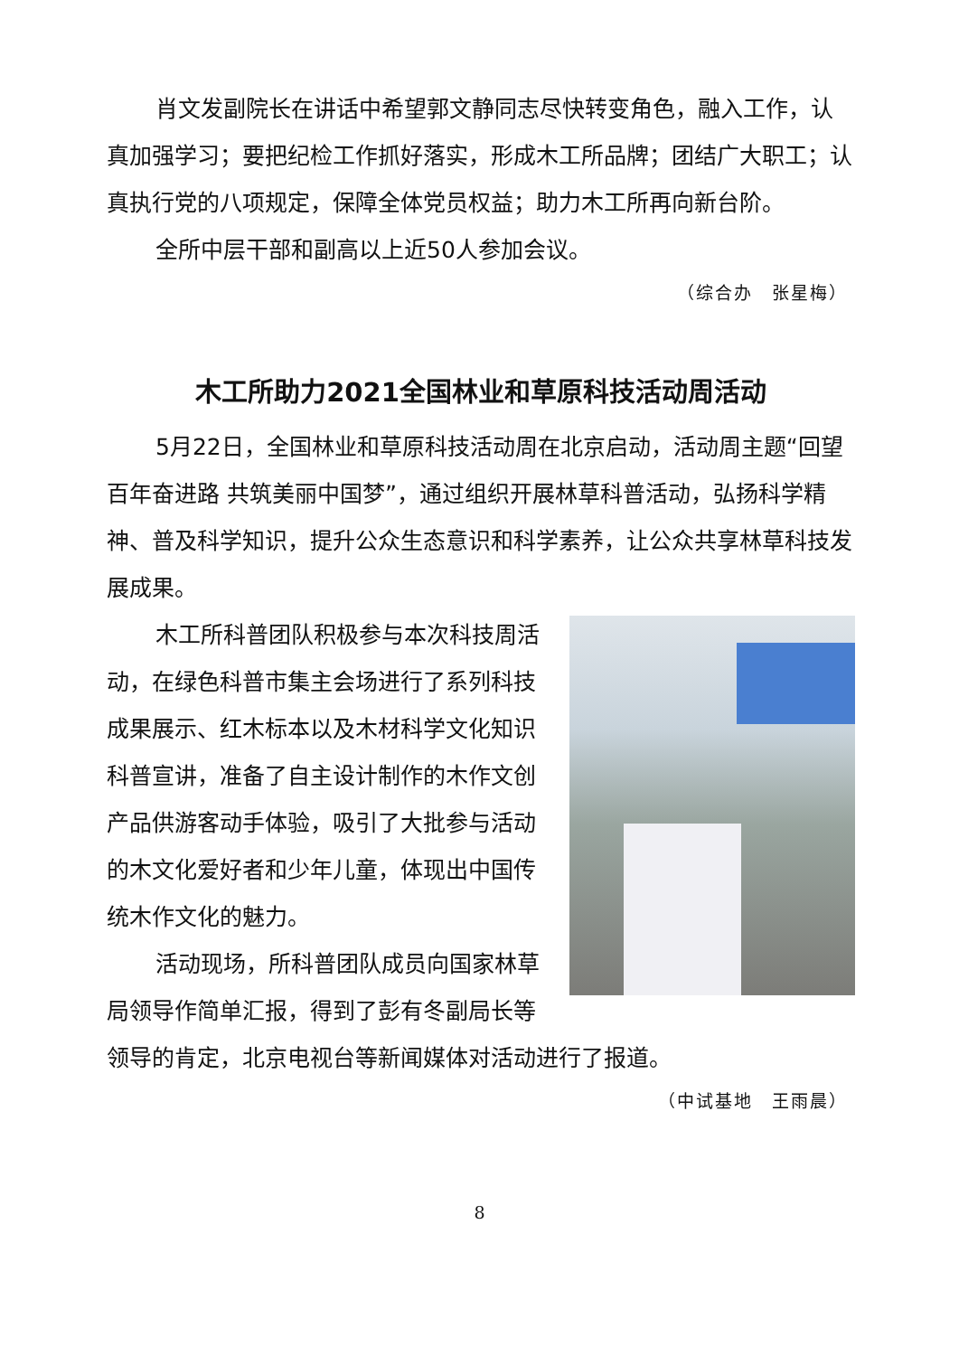肖文发副院长在讲话中希望郭文静同志尽快转变角色，融入工作，认真加强学习；要把纪检工作抓好落实，形成木工所品牌；团结广大职工；认真执行党的八项规定，保障全体党员权益；助力木工所再向新台阶。
全所中层干部和副高以上近50人参加会议。
（综合办　张星梅）
木工所助力2021全国林业和草原科技活动周活动
5月22日，全国林业和草原科技活动周在北京启动，活动周主题“回望百年奋进路 共筑美丽中国梦”，通过组织开展林草科普活动，弘扬科学精神、普及科学知识，提升公众生态意识和科学素养，让公众共享林草科技发展成果。
木工所科普团队积极参与本次科技周活动，在绿色科普市集主会场进行了系列科技成果展示、红木标本以及木材科学文化知识科普宣讲，准备了自主设计制作的木作文创产品供游客动手体验，吸引了大批参与活动的木文化爱好者和少年儿童，体现出中国传统木作文化的魅力。
活动现场，所科普团队成员向国家林草局领导作简单汇报，得到了彭有冬副局长等领导的肯定，北京电视台等新闻媒体对活动进行了报道。
（中试基地　王雨晨）
8